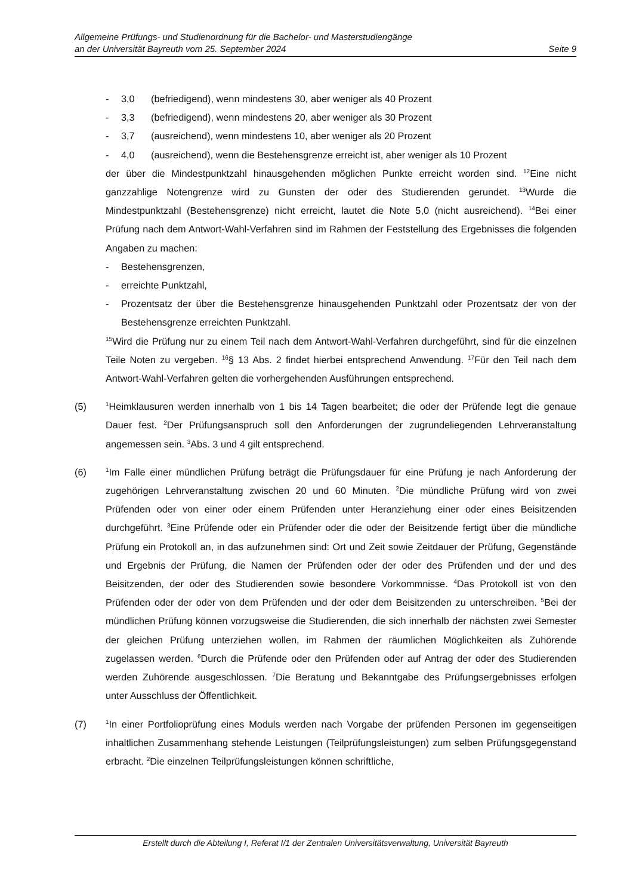Allgemeine Prüfungs- und Studienordnung für die Bachelor- und Masterstudiengänge
an der Universität Bayreuth vom 25. September 2024 Seite 9
- 3,0 (befriedigend), wenn mindestens 30, aber weniger als 40 Prozent
- 3,3 (befriedigend), wenn mindestens 20, aber weniger als 30 Prozent
- 3,7 (ausreichend), wenn mindestens 10, aber weniger als 20 Prozent
- 4,0 (ausreichend), wenn die Bestehensgrenze erreicht ist, aber weniger als 10 Prozent
der über die Mindestpunktzahl hinausgehenden möglichen Punkte erreicht worden sind. <sup>12</sup>Eine nicht ganzzahlige Notengrenze wird zu Gunsten der oder des Studierenden gerundet. <sup>13</sup>Wurde die Mindestpunktzahl (Bestehensgrenze) nicht erreicht, lautet die Note 5,0 (nicht ausreichend). <sup>14</sup>Bei einer Prüfung nach dem Antwort-Wahl-Verfahren sind im Rahmen der Feststellung des Ergebnisses die folgenden Angaben zu machen:
- Bestehensgrenzen,
- erreichte Punktzahl,
- Prozentsatz der über die Bestehensgrenze hinausgehenden Punktzahl oder Prozentsatz der von der Bestehensgrenze erreichten Punktzahl.
<sup>15</sup> Wird die Prüfung nur zu einem Teil nach dem Antwort-Wahl-Verfahren durchgeführt, sind für die einzelnen Teile Noten zu vergeben. <sup>16</sup>§ 13 Abs. 2 findet hierbei entsprechend Anwendung. <sup>17</sup>Für den Teil nach dem Antwort-Wahl-Verfahren gelten die vorhergehenden Ausführungen entsprechend.
(5)
<sup>1</sup> Heimklausuren werden innerhalb von 1 bis 14 Tagen bearbeitet; die oder der Prüfende legt die genaue Dauer fest. <sup>2</sup>Der Prüfungsanspruch soll den Anforderungen der zugrundeliegenden Lehrveranstaltung angemessen sein. <sup>3</sup>Abs. 3 und 4 gilt entsprechend.
(6)
<sup>1</sup> Im Falle einer mündlichen Prüfung beträgt die Prüfungsdauer für eine Prüfung je nach Anforderung der zugehörigen Lehrveranstaltung zwischen 20 und 60 Minuten. <sup>2</sup>Die mündliche Prüfung wird von zwei Prüfenden oder von einer oder einem Prüfenden unter Heranziehung einer oder eines Beisitzenden durchgeführt. <sup>3</sup>Eine Prüfende oder ein Prüfender oder die oder der Beisitzende fertigt über die mündliche Prüfung ein Protokoll an, in das aufzunehmen sind: Ort und Zeit sowie Zeitdauer der Prüfung, Gegenstände und Ergebnis der Prüfung, die Namen der Prüfenden oder der oder des Prüfenden und der und des Beisitzenden, der oder des Studierenden sowie besondere Vorkommnisse. <sup>4</sup>Das Protokoll ist von den Prüfenden oder der oder von dem Prüfenden und der oder dem Beisitzenden zu unterschreiben. <sup>5</sup>Bei der mündlichen Prüfung können vorzugsweise die Studierenden, die sich innerhalb der nächsten zwei Semester der gleichen Prüfung unterziehen wollen, im Rahmen der räumlichen Möglichkeiten als Zuhörende zugelassen werden. <sup>6</sup>Durch die Prüfende oder den Prüfenden oder auf Antrag der oder des Studierenden werden Zuhörende ausgeschlossen. <sup>7</sup>Die Beratung und Bekanntgabe des Prüfungsergebnisses erfolgen unter Ausschluss der Öffentlichkeit.
(7)
<sup>1</sup> In einer Portfolioprüfung eines Moduls werden nach Vorgabe der prüfenden Personen im gegenseitigen inhaltlichen Zusammenhang stehende Leistungen (Teilprüfungsleistungen) zum selben Prüfungsgegenstand erbracht. <sup>2</sup>Die einzelnen Teilprüfungsleistungen können schriftliche,
Erstellt durch die Abteilung I, Referat I/1 der Zentralen Universitätsverwaltung, Universität Bayreuth